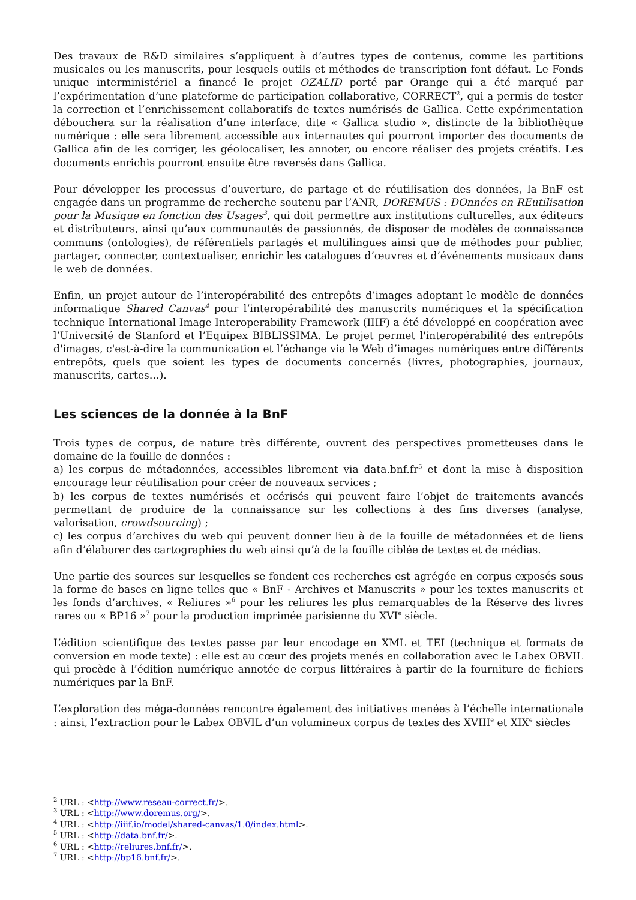Des travaux de R&D similaires s’appliquent à d’autres types de contenus, comme les partitions musicales ou les manuscrits, pour lesquels outils et méthodes de transcription font défaut. Le Fonds unique interministériel a financé le projet OZALID porté par Orange qui a été marqué par l’expérimentation d’une plateforme de participation collaborative, CORRECT<sup>2</sup>, qui a permis de tester la correction et l’enrichissement collaboratifs de textes numérisés de Gallica. Cette expérimentation débouchera sur la réalisation d’une interface, dite « Gallica studio », distincte de la bibliothèque numérique : elle sera librement accessible aux internautes qui pourront importer des documents de Gallica afin de les corriger, les géolocaliser, les annoter, ou encore réaliser des projets créatifs. Les documents enrichis pourront ensuite être reversés dans Gallica.
Pour développer les processus d’ouverture, de partage et de réutilisation des données, la BnF est engagée dans un programme de recherche soutenu par l’ANR, DOREMUS : DOnnées en REutilisation pour la Musique en fonction des Usages<sup>3</sup>, qui doit permettre aux institutions culturelles, aux éditeurs et distributeurs, ainsi qu’aux communautés de passionnés, de disposer de modèles de connaissance communs (ontologies), de référentiels partagés et multilingues ainsi que de méthodes pour publier, partager, connecter, contextualiser, enrichir les catalogues d’œuvres et d’événements musicaux dans le web de données.
Enfin, un projet autour de l’interopérabilité des entrepôts d’images adoptant le modèle de données informatique Shared Canvas<sup>4</sup> pour l’interopérabilité des manuscrits numériques et la spécification technique International Image Interoperability Framework (IIIF) a été développé en coopération avec l’Université de Stanford et l’Equipex BIBLISSIMA. Le projet permet l'interopérabilité des entrepôts d'images, c'est-à-dire la communication et l’échange via le Web d’images numériques entre différents entrepôts, quels que soient les types de documents concernés (livres, photographies, journaux, manuscrits, cartes…).
Les sciences de la donnée à la BnF
Trois types de corpus, de nature très différente, ouvrent des perspectives prometteuses dans le domaine de la fouille de données :
a) les corpus de métadonnées, accessibles librement via data.bnf.fr<sup>5</sup> et dont la mise à disposition encourage leur réutilisation pour créer de nouveaux services ;
b) les corpus de textes numérisés et océrisés qui peuvent faire l’objet de traitements avancés permettant de produire de la connaissance sur les collections à des fins diverses (analyse, valorisation, crowdsourcing) ;
c) les corpus d’archives du web qui peuvent donner lieu à de la fouille de métadonnées et de liens afin d’élaborer des cartographies du web ainsi qu’à de la fouille ciblée de textes et de médias.
Une partie des sources sur lesquelles se fondent ces recherches est agrégée en corpus exposés sous la forme de bases en ligne telles que « BnF - Archives et Manuscrits » pour les textes manuscrits et les fonds d’archives, « Reliures »<sup>6</sup> pour les reliures les plus remarquables de la Réserve des livres rares ou « BP16 »<sup>7</sup> pour la production imprimée parisienne du XVI<sup>e</sup> siècle.
L’édition scientifique des textes passe par leur encodage en XML et TEI (technique et formats de conversion en mode texte) : elle est au cœur des projets menés en collaboration avec le Labex OBVIL qui procède à l’édition numérique annotée de corpus littéraires à partir de la fourniture de fichiers numériques par la BnF.
L’exploration des méga-données rencontre également des initiatives menées à l’échelle internationale : ainsi, l’extraction pour le Labex OBVIL d’un volumineux corpus de textes des XVIII<sup>e</sup> et XIX<sup>e</sup> siècles
<sup>2</sup> URL : <http://www.reseau-correct.fr/>.
<sup>3</sup> URL : <http://www.doremus.org/>.
<sup>4</sup> URL : <http://iiif.io/model/shared-canvas/1.0/index.html>.
<sup>5</sup> URL : <http://data.bnf.fr/>.
<sup>6</sup> URL : <http://reliures.bnf.fr/>.
<sup>7</sup> URL : <http://bp16.bnf.fr/>.